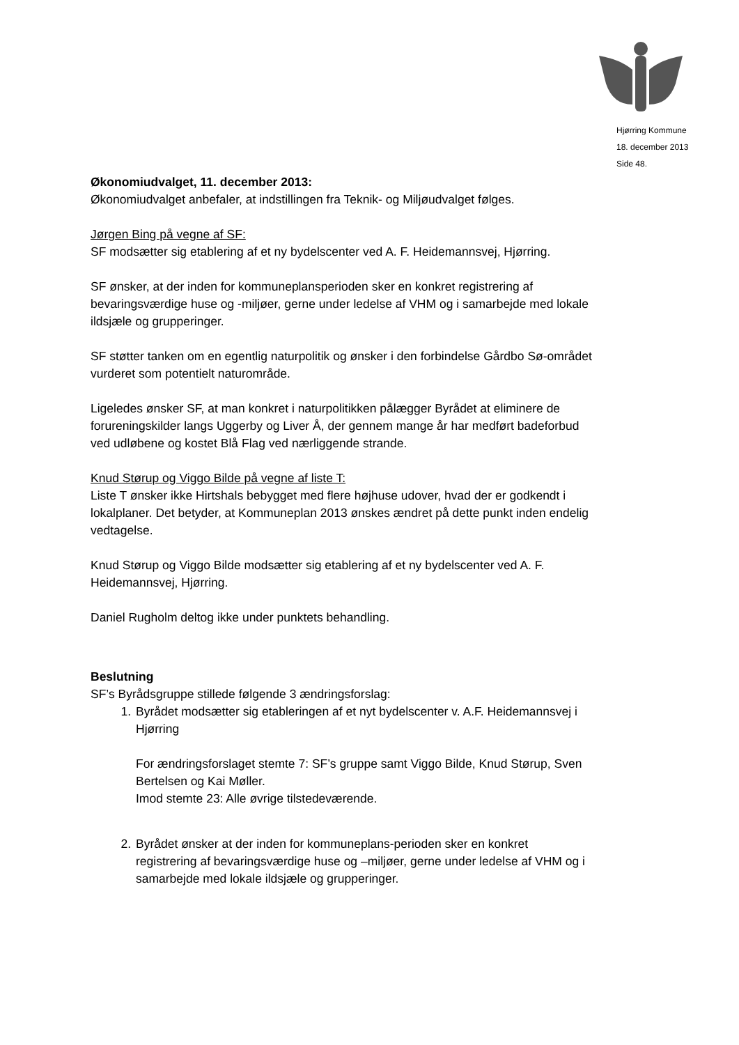Hjørring Kommune
18. december 2013
Side 48.
Økonomiudvalget, 11. december 2013:
Økonomiudvalget anbefaler, at indstillingen fra Teknik- og Miljøudvalget følges.
Jørgen Bing på vegne af SF:
SF modsætter sig etablering af et ny bydelscenter ved A. F. Heidemannsvej, Hjørring.
SF ønsker, at der inden for kommuneplansperioden sker en konkret registrering af bevaringsværdige huse og -miljøer, gerne under ledelse af VHM og i samarbejde med lokale ildsjæle og grupperinger.
SF støtter tanken om en egentlig naturpolitik og ønsker i den forbindelse Gårdbo Sø-området vurderet som potentielt naturområde.
Ligeledes ønsker SF, at man konkret i naturpolitikken pålægger Byrådet at eliminere de forureningskilder langs Uggerby og Liver Å, der gennem mange år har medført badeforbud ved udløbene og kostet Blå Flag ved nærliggende strande.
Knud Størup og Viggo Bilde på vegne af liste T:
Liste T ønsker ikke Hirtshals bebygget med flere højhuse udover, hvad der er godkendt i lokalplaner. Det betyder, at Kommuneplan 2013 ønskes ændret på dette punkt inden endelig vedtagelse.
Knud Størup og Viggo Bilde modsætter sig etablering af et ny bydelscenter ved A. F. Heidemannsvej, Hjørring.
Daniel Rugholm deltog ikke under punktets behandling.
Beslutning
SF’s Byrådsgruppe stillede følgende 3 ændringsforslag:
1. Byrådet modsætter sig etableringen af et nyt bydelscenter v. A.F. Heidemannsvej i Hjørring
For ændringsforslaget stemte 7: SF’s gruppe samt Viggo Bilde, Knud Størup, Sven Bertelsen og Kai Møller.
Imod stemte 23: Alle øvrige tilstedeværende.
2. Byrådet ønsker at der inden for kommuneplans-perioden sker en konkret registrering af bevaringsværdige huse og –miljøer, gerne under ledelse af VHM og i samarbejde med lokale ildsjæle og grupperinger.